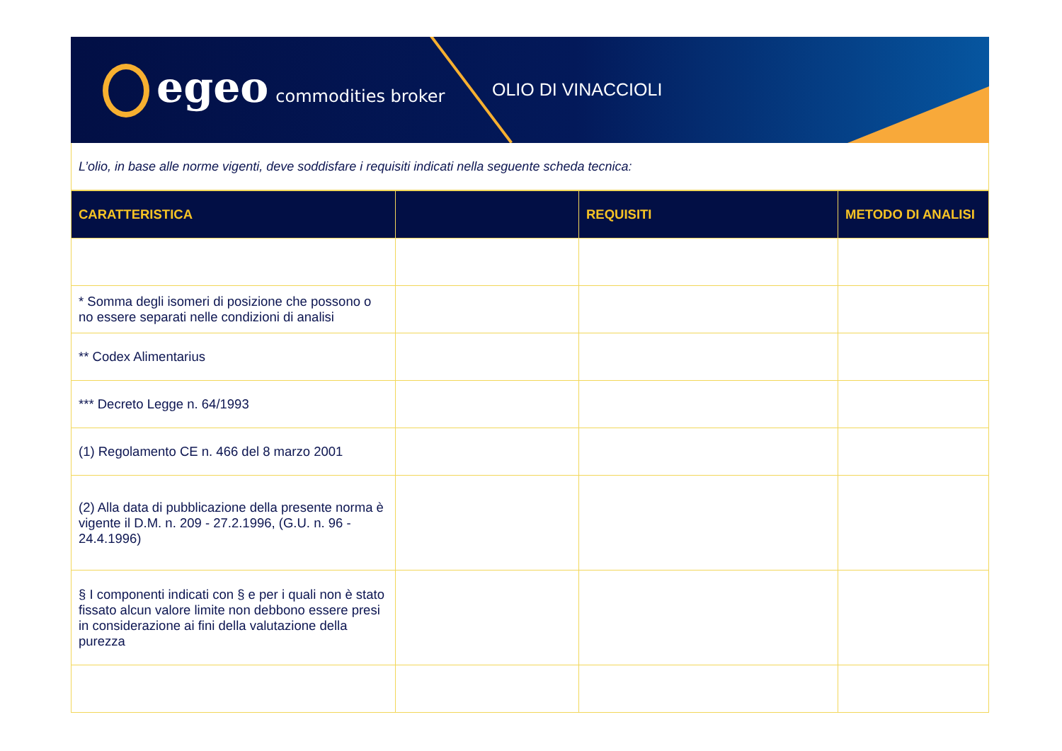egeo commodities broker
OLIO DI VINACCIOLI
L’olio, in base alle norme vigenti, deve soddisfare i requisiti indicati nella seguente scheda tecnica:
| CARATTERISTICA | | REQUISITI | METODO DI ANALISI |
| --- | --- | --- | --- |
| * Somma degli isomeri di posizione che possono o no essere separati nelle condizioni di analisi | | | |
| ** Codex Alimentarius | | | |
| *** Decreto Legge n. 64/1993 | | | |
| (1) Regolamento CE n. 466 del 8 marzo 2001 | | | |
| (2) Alla data di pubblicazione della presente norma è vigente il D.M. n. 209 - 27.2.1996, (G.U. n. 96 - 24.4.1996) | | | |
| § I componenti indicati con § e per i quali non è stato fissato alcun valore limite non debbono essere presi in considerazione ai fini della valutazione della purezza | | | |